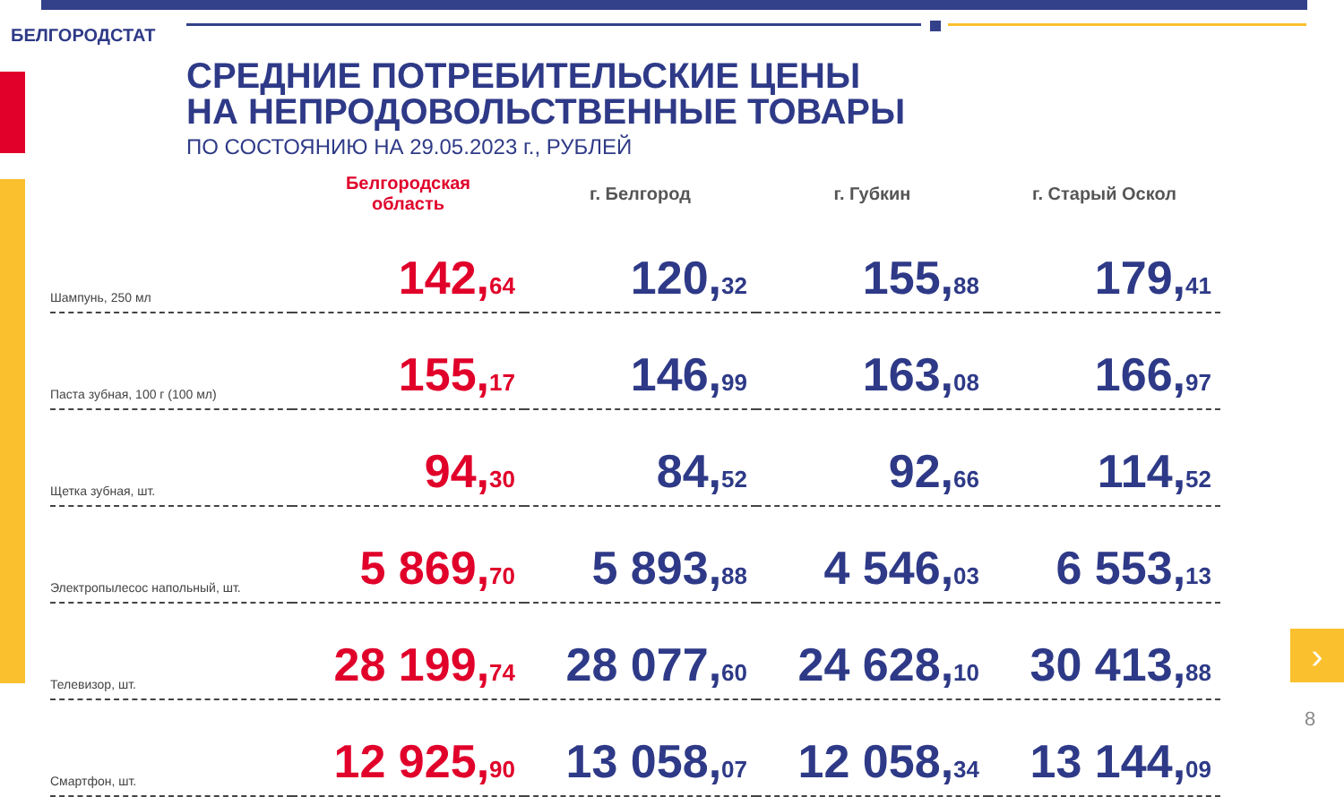БЕЛГОРОДСТАТ
СРЕДНИЕ ПОТРЕБИТЕЛЬСКИЕ ЦЕНЫ
НА НЕПРОДОВОЛЬСТВЕННЫЕ ТОВАРЫ
ПО СОСТОЯНИЮ НА 29.05.2023 г., РУБЛЕЙ
| | Белгородская область | г. Белгород | г. Губкин | г. Старый Оскол |
| --- | --- | --- | --- | --- |
| Шампунь, 250 мл | 142, 64 | 120, 32 | 155, 88 | 179, 41 |
| Паста зубная, 100 г (100 мл) | 155, 17 | 146, 99 | 163, 08 | 166, 97 |
| Щетка зубная, шт. | 94, 30 | 84, 52 | 92, 66 | 114, 52 |
| Электропылесос напольный, шт. | 5 869, 70 | 5 893, 88 | 4 546, 03 | 6 553, 13 |
| Телевизор, шт. | 28 199, 74 | 28 077, 60 | 24 628, 10 | 30 413, 88 |
| Смартфон, шт. | 12 925, 90 | 13 058, 07 | 12 058, 34 | 13 144, 09 |
›
8